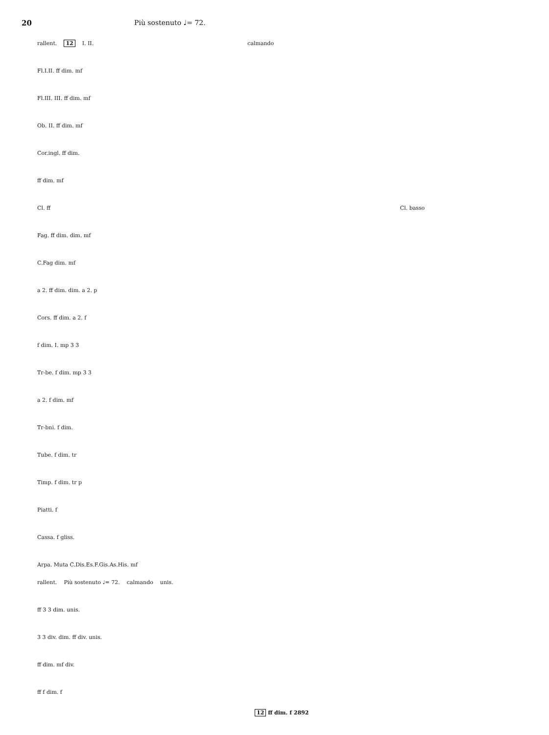20 Più sostenuto ♩= 72.
rallent. 12 I. II. calmando
Fl.I.II. ff dim. mf
Fl.III. III. ff dim. mf
Ob. II. ff dim. mf
Cor.ingl. ff dim.
ff dim. mf
Cl. ff Cl. basso
Fag. ff dim. dim. mf
C.Fag dim. mf
a 2. ff dim. dim. a 2. p
Cors. ff dim. a 2. f
f dim. I. mp 3 3
Tr-be. f dim. mp 3 3
a 2. f dim. mf
Tr-bni. f dim.
Tube. f dim. tr
Timp. f dim. tr p
Piatti. f
Cassa. f gliss.
Arpa. Muta C.Dis.Es.F.Gis.As.His. mf
rallent. Più sostenuto ♩= 72. calmando unis.
ff 3 3 dim. unis.
3 3 div. dim. ff div. unis.
ff dim. mf div.
ff f dim. f
12 ff dim. f 2892